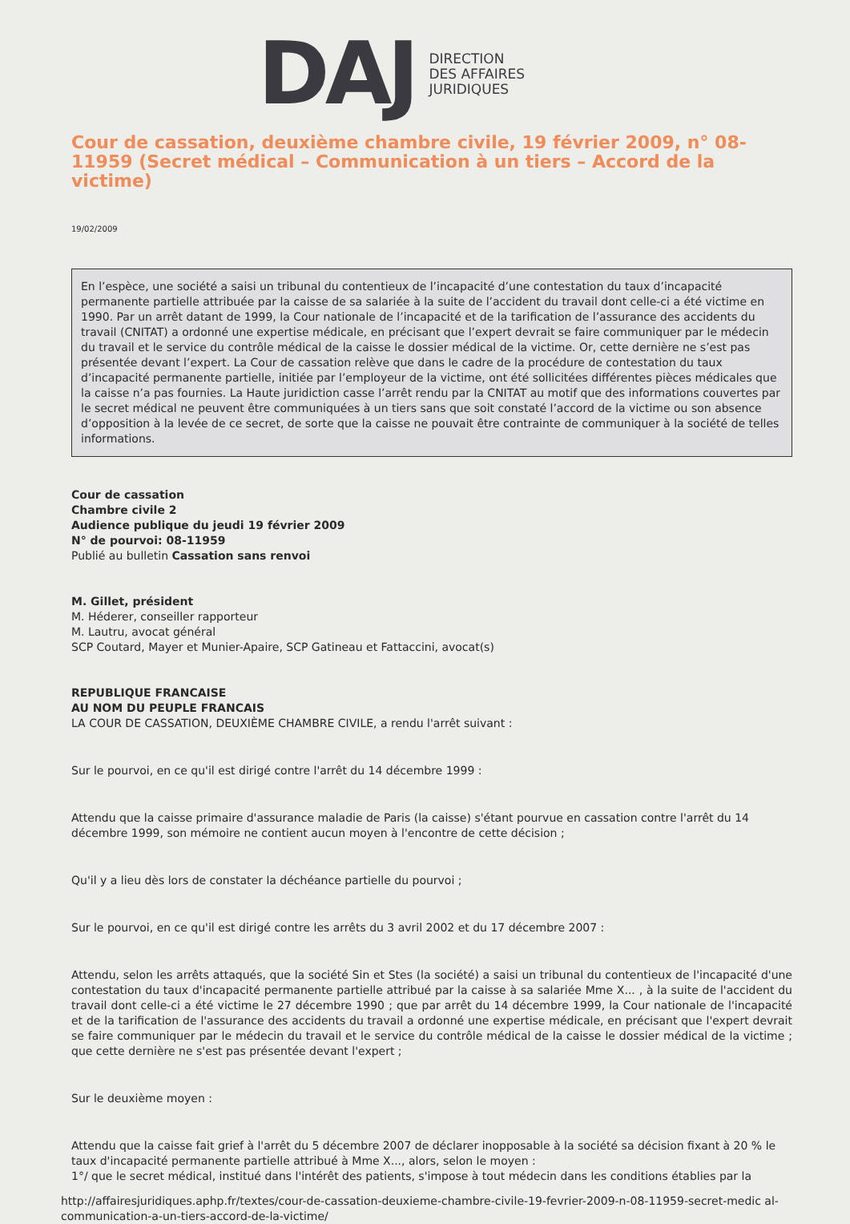DAJ
DIRECTION
DES AFFAIRES
JURIDIQUES
Cour de cassation, deuxième chambre civile, 19 février 2009, n° 08-11959 (Secret médical – Communication à un tiers – Accord de la victime)
19/02/2009
En l’espèce, une société a saisi un tribunal du contentieux de l’incapacité d’une contestation du taux d’incapacité permanente partielle attribuée par la caisse de sa salariée à la suite de l’accident du travail dont celle-ci a été victime en 1990. Par un arrêt datant de 1999, la Cour nationale de l’incapacité et de la tarification de l’assurance des accidents du travail (CNITAT) a ordonné une expertise médicale, en précisant que l’expert devrait se faire communiquer par le médecin du travail et le service du contrôle médical de la caisse le dossier médical de la victime. Or, cette dernière ne s’est pas présentée devant l’expert. La Cour de cassation relève que dans le cadre de la procédure de contestation du taux d’incapacité permanente partielle, initiée par l’employeur de la victime, ont été sollicitées différentes pièces médicales que la caisse n’a pas fournies. La Haute juridiction casse l’arrêt rendu par la CNITAT au motif que des informations couvertes par le secret médical ne peuvent être communiquées à un tiers sans que soit constaté l’accord de la victime ou son absence d’opposition à la levée de ce secret, de sorte que la caisse ne pouvait être contrainte de communiquer à la société de telles informations.
Cour de cassation
Chambre civile 2
Audience publique du jeudi 19 février 2009
N° de pourvoi: 08-11959
Publié au bulletin Cassation sans renvoi
M. Gillet, président
M. Héderer, conseiller rapporteur
M. Lautru, avocat général
SCP Coutard, Mayer et Munier-Apaire, SCP Gatineau et Fattaccini, avocat(s)
REPUBLIQUE FRANCAISE
AU NOM DU PEUPLE FRANCAIS
LA COUR DE CASSATION, DEUXIÈME CHAMBRE CIVILE, a rendu l'arrêt suivant :
Sur le pourvoi, en ce qu'il est dirigé contre l'arrêt du 14 décembre 1999 :
Attendu que la caisse primaire d'assurance maladie de Paris (la caisse) s'étant pourvue en cassation contre l'arrêt du 14 décembre 1999, son mémoire ne contient aucun moyen à l'encontre de cette décision ;
Qu'il y a lieu dès lors de constater la déchéance partielle du pourvoi ;
Sur le pourvoi, en ce qu'il est dirigé contre les arrêts du 3 avril 2002 et du 17 décembre 2007 :
Attendu, selon les arrêts attaqués, que la société Sin et Stes (la société) a saisi un tribunal du contentieux de l'incapacité d'une contestation du taux d'incapacité permanente partielle attribué par la caisse à sa salariée Mme X... , à la suite de l'accident du travail dont celle-ci a été victime le 27 décembre 1990 ; que par arrêt du 14 décembre 1999, la Cour nationale de l'incapacité et de la tarification de l'assurance des accidents du travail a ordonné une expertise médicale, en précisant que l'expert devrait se faire communiquer par le médecin du travail et le service du contrôle médical de la caisse le dossier médical de la victime ; que cette dernière ne s'est pas présentée devant l'expert ;
Sur le deuxième moyen :
Attendu que la caisse fait grief à l'arrêt du 5 décembre 2007 de déclarer inopposable à la société sa décision fixant à 20 % le taux d'incapacité permanente partielle attribué à Mme X..., alors, selon le moyen :
1°/ que le secret médical, institué dans l'intérêt des patients, s'impose à tout médecin dans les conditions établies par la
http://affairesjuridiques.aphp.fr/textes/cour-de-cassation-deuxieme-chambre-civile-19-fevrier-2009-n-08-11959-secret-medic al-communication-a-un-tiers-accord-de-la-victime/